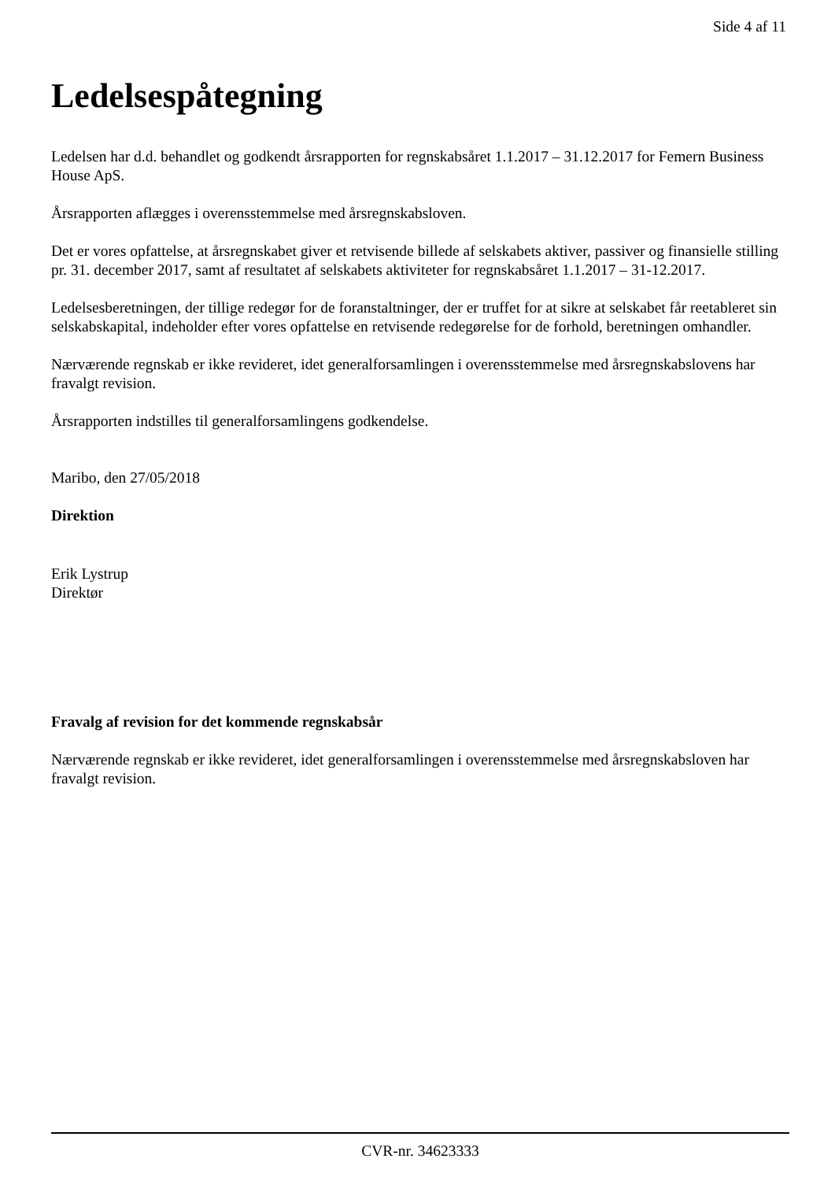Side 4 af 11
Ledelsespåtegning
Ledelsen har d.d. behandlet og godkendt årsrapporten for regnskabsåret 1.1.2017 – 31.12.2017 for Femern Business House ApS.
Årsrapporten aflægges i overensstemmelse med årsregnskabsloven.
Det er vores opfattelse, at årsregnskabet giver et retvisende billede af selskabets aktiver, passiver og finansielle stilling pr. 31. december 2017, samt af resultatet af selskabets aktiviteter for regnskabsåret 1.1.2017 – 31-12.2017.
Ledelsesberetningen, der tillige redegør for de foranstaltninger, der er truffet for at sikre at selskabet får reetableret sin selskabskapital, indeholder efter vores opfattelse en retvisende redegørelse for de forhold, beretningen omhandler.
Nærværende regnskab er ikke revideret, idet generalforsamlingen i overensstemmelse med årsregnskabslovens har fravalgt revision.
Årsrapporten indstilles til generalforsamlingens godkendelse.
Maribo, den 27/05/2018
Direktion
Erik Lystrup
Direktør
Fravalg af revision for det kommende regnskabsår
Nærværende regnskab er ikke revideret, idet generalforsamlingen i overensstemmelse med årsregnskabsloven har fravalgt revision.
CVR-nr. 34623333